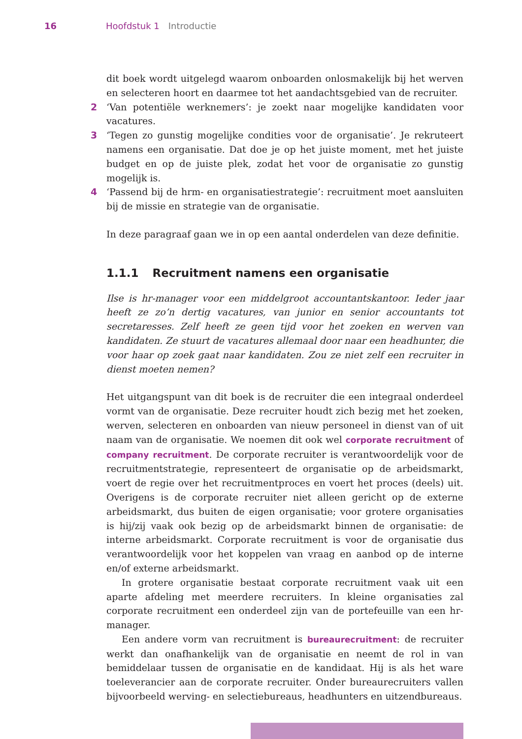16 Hoofdstuk 1 Introductie
dit boek wordt uitgelegd waarom onboarden onlosmakelijk bij het werven en selecteren hoort en daarmee tot het aandachtsgebied van de recruiter.
2 ‘Van potentiële werknemers’: je zoekt naar mogelijke kandidaten voor vacatures.
3 ‘Tegen zo gunstig mogelijke condities voor de organisatie’. Je rekruteert namens een organisatie. Dat doe je op het juiste moment, met het juiste budget en op de juiste plek, zodat het voor de organisatie zo gunstig mogelijk is.
4 ‘Passend bij de hrm- en organisatiestrategie’: recruitment moet aansluiten bij de missie en strategie van de organisatie.
In deze paragraaf gaan we in op een aantal onderdelen van deze definitie.
1.1.1 Recruitment namens een organisatie
Ilse is hr-manager voor een middelgroot accountantskantoor. Ieder jaar heeft ze zo’n dertig vacatures, van junior en senior accountants tot secretaresses. Zelf heeft ze geen tijd voor het zoeken en werven van kandidaten. Ze stuurt de vacatures allemaal door naar een headhunter, die voor haar op zoek gaat naar kandidaten. Zou ze niet zelf een recruiter in dienst moeten nemen?
Het uitgangspunt van dit boek is de recruiter die een integraal onderdeel vormt van de organisatie. Deze recruiter houdt zich bezig met het zoeken, werven, selecteren en onboarden van nieuw personeel in dienst van of uit naam van de organisatie. We noemen dit ook wel corporate recruitment of company recruitment. De corporate recruiter is verantwoordelijk voor de recruitmentstrategie, representeert de organisatie op de arbeidsmarkt, voert de regie over het recruitmentproces en voert het proces (deels) uit. Overigens is de corporate recruiter niet alleen gericht op de externe arbeidsmarkt, dus buiten de eigen organisatie; voor grotere organisaties is hij/zij vaak ook bezig op de arbeidsmarkt binnen de organisatie: de interne arbeidsmarkt. Corporate recruitment is voor de organisatie dus verantwoordelijk voor het koppelen van vraag en aanbod op de interne en/of externe arbeidsmarkt.
In grotere organisatie bestaat corporate recruitment vaak uit een aparte afdeling met meerdere recruiters. In kleine organisaties zal corporate recruitment een onderdeel zijn van de portefeuille van een hr-manager.
Een andere vorm van recruitment is bureaurecruitment: de recruiter werkt dan onafhankelijk van de organisatie en neemt de rol in van bemiddelaar tussen de organisatie en de kandidaat. Hij is als het ware toeleverancier aan de corporate recruiter. Onder bureaurecruiters vallen bijvoorbeeld werving- en selectiebureaus, headhunters en uitzendbureaus.